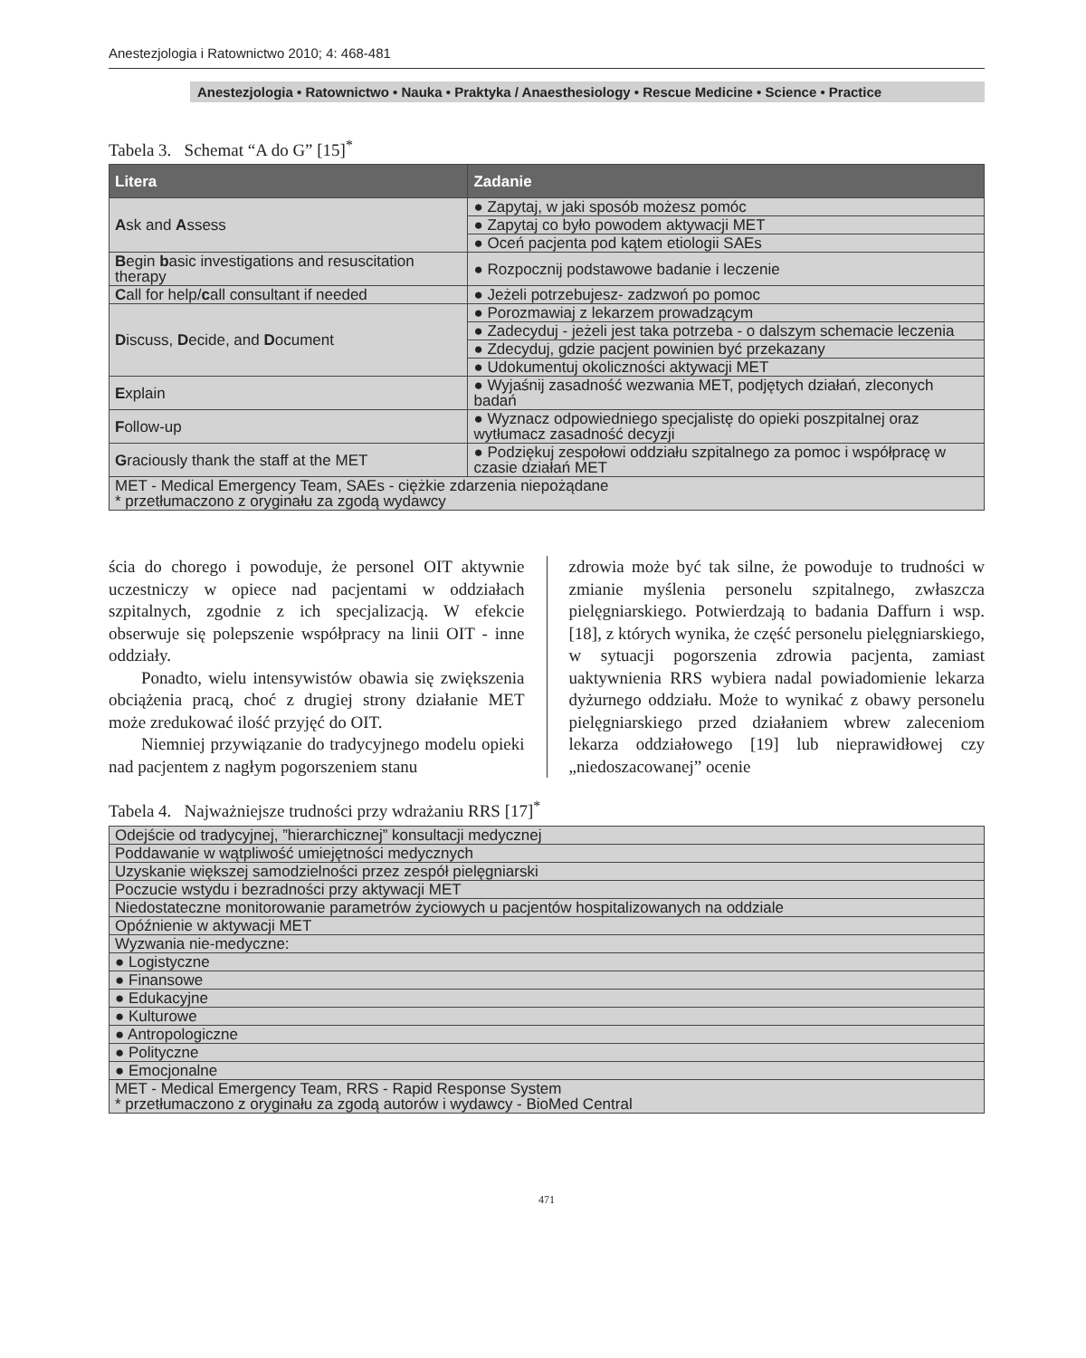Anestezjologia i Ratownictwo 2010; 4: 468-481
Anestezjologia • Ratownictwo • Nauka • Praktyka / Anaesthesiology • Rescue Medicine • Science • Practice
Tabela 3. Schemat “A do G” [15]<sup>*</sup>
| Litera | Zadanie |
| --- | --- |
| A sk and A ssess | ● Zapytaj, w jaki sposób możesz pomóc |
| | ● Zapytaj co było powodem aktywacji MET |
| | ● Oceń pacjenta pod kątem etiologii SAEs |
| B egin b asic investigations and resuscitation therapy | ● Rozpocznij podstawowe badanie i leczenie |
| C all for help/ c all consultant if needed | ● Jeżeli potrzebujesz- zadzwoń po pomoc |
| D iscuss, D ecide, and D ocument | ● Porozmawiaj z lekarzem prowadzącym |
| | ● Zadecyduj - jeżeli jest taka potrzeba - o dalszym schemacie leczenia |
| | ● Zdecyduj, gdzie pacjent powinien być przekazany |
| | ● Udokumentuj okoliczności aktywacji MET |
| E xplain | ● Wyjaśnij zasadność wezwania MET, podjętych działań, zleconych badań |
| F ollow-up | ● Wyznacz odpowiedniego specjalistę do opieki poszpitalnej oraz wytłumacz zasadność decyzji |
| G raciously thank the staff at the MET | ● Podziękuj zespołowi oddziału szpitalnego za pomoc i współpracę w czasie działań MET |
| MET - Medical Emergency Team, SAEs - ciężkie zdarzenia niepożądane * przetłumaczono z oryginału za zgodą wydawcy | |
ścia do chorego i powoduje, że personel OIT aktywnie uczestniczy w opiece nad pacjentami w oddziałach szpitalnych, zgodnie z ich specjalizacją. W efekcie obserwuje się polepszenie współpracy na linii OIT - inne oddziały.
Ponadto, wielu intensywistów obawia się zwiększenia obciążenia pracą, choć z drugiej strony działanie MET może zredukować ilość przyjęć do OIT.
Niemniej przywiązanie do tradycyjnego modelu opieki nad pacjentem z nagłym pogorszeniem stanu
zdrowia może być tak silne, że powoduje to trudności w zmianie myślenia personelu szpitalnego, zwłaszcza pielęgniarskiego. Potwierdzają to badania Daffurn i wsp. [18], z których wynika, że część personelu pielęgniarskiego, w sytuacji pogorszenia zdrowia pacjenta, zamiast uaktywnienia RRS wybiera nadal powiadomienie lekarza dyżurnego oddziału. Może to wynikać z obawy personelu pielęgniarskiego przed działaniem wbrew zaleceniom lekarza oddziałowego [19] lub nieprawidłowej czy „niedoszacowanej” ocenie
Tabela 4. Najważniejsze trudności przy wdrażaniu RRS [17]<sup>*</sup>
| Odejście od tradycyjnej, ”hierarchicznej” konsultacji medycznej |
| Poddawanie w wątpliwość umiejętności medycznych |
| Uzyskanie większej samodzielności przez zespół pielęgniarski |
| Poczucie wstydu i bezradności przy aktywacji MET |
| Niedostateczne monitorowanie parametrów życiowych u pacjentów hospitalizowanych na oddziale |
| Opóźnienie w aktywacji MET |
| Wyzwania nie-medyczne: |
| ● Logistyczne |
| ● Finansowe |
| ● Edukacyjne |
| ● Kulturowe |
| ● Antropologiczne |
| ● Polityczne |
| ● Emocjonalne |
| MET - Medical Emergency Team, RRS - Rapid Response System * przetłumaczono z oryginału za zgodą autorów i wydawcy - BioMed Central |
471